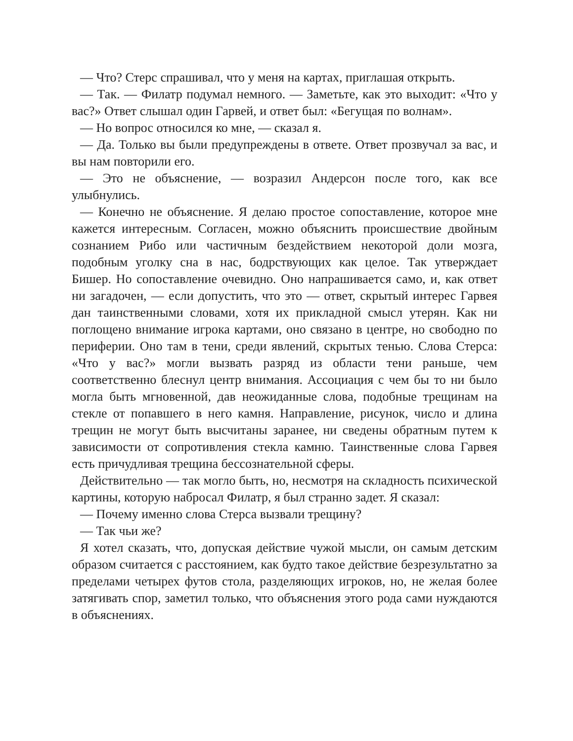— Что? Стерс спрашивал, что у меня на картах, приглашая открыть.
— Так. — Филатр подумал немного. — Заметьте, как это выходит: «Что у вас?» Ответ слышал один Гарвей, и ответ был: «Бегущая по волнам».
— Но вопрос относился ко мне, — сказал я.
— Да. Только вы были предупреждены в ответе. Ответ прозвучал за вас, и вы нам повторили его.
— Это не объяснение, — возразил Андерсон после того, как все улыбнулись.
— Конечно не объяснение. Я делаю простое сопоставление, которое мне кажется интересным. Согласен, можно объяснить происшествие двойным сознанием Рибо или частичным бездействием некоторой доли мозга, подобным уголку сна в нас, бодрствующих как целое. Так утверждает Бишер. Но сопоставление очевидно. Оно напрашивается само, и, как ответ ни загадочен, — если допустить, что это — ответ, скрытый интерес Гарвея дан таинственными словами, хотя их прикладной смысл утерян. Как ни поглощено внимание игрока картами, оно связано в центре, но свободно по периферии. Оно там в тени, среди явлений, скрытых тенью. Слова Стерса: «Что у вас?» могли вызвать разряд из области тени раньше, чем соответственно блеснул центр внимания. Ассоциация с чем бы то ни было могла быть мгновенной, дав неожиданные слова, подобные трещинам на стекле от попавшего в него камня. Направление, рисунок, число и длина трещин не могут быть высчитаны заранее, ни сведены обратным путем к зависимости от сопротивления стекла камню. Таинственные слова Гарвея есть причудливая трещина бессознательной сферы.
Действительно — так могло быть, но, несмотря на складность психической картины, которую набросал Филатр, я был странно задет. Я сказал:
— Почему именно слова Стерса вызвали трещину?
— Так чьи же?
Я хотел сказать, что, допуская действие чужой мысли, он самым детским образом считается с расстоянием, как будто такое действие безрезультатно за пределами четырех футов стола, разделяющих игроков, но, не желая более затягивать спор, заметил только, что объяснения этого рода сами нуждаются в объяснениях.